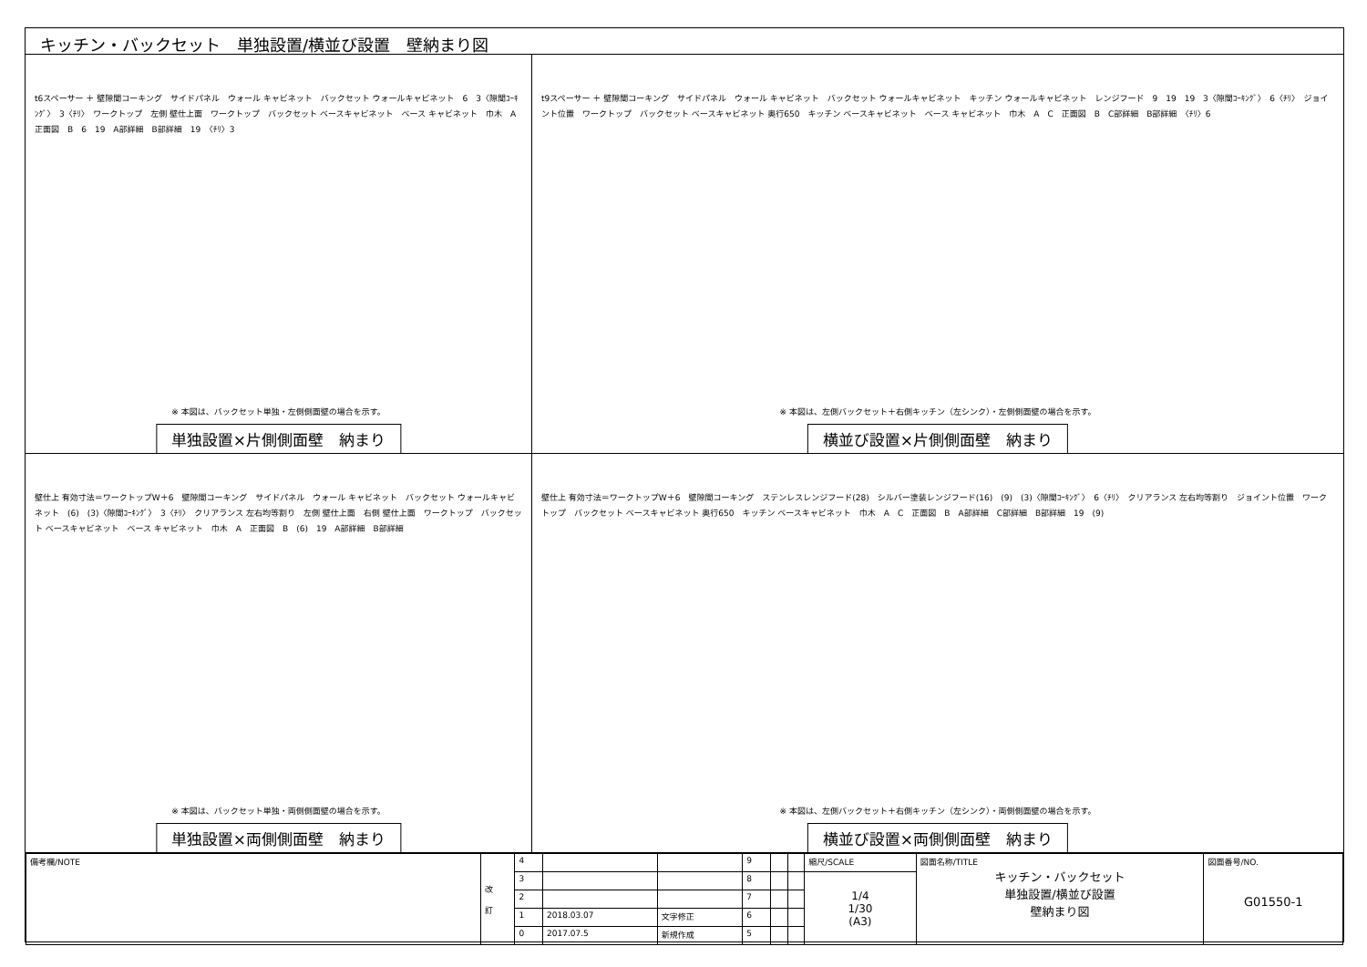キッチン・バックセット　単独設置/横並び設置　壁納まり図
t6スペーサー ＋ 壁隙間コーキング　サイドパネル　ウォール キャビネット　バックセット ウォールキャビネット　6　3〈隙間ｺｰｷﾝｸﾞ〉　3〈ﾁﾘ〉　ワークトップ　左側 壁仕上面　ワークトップ　バックセット ベースキャビネット　ベース キャビネット　巾木　A　正面図　B　6　19　A部詳細　B部詳細　19　〈ﾁﾘ〉3
※ 本図は、バックセット単独・左側側面壁の場合を示す。
単独設置×片側側面壁　納まり
t9スペーサー ＋ 壁隙間コーキング　サイドパネル　ウォール キャビネット　バックセット ウォールキャビネット　キッチン ウォールキャビネット　レンジフード　9　19　19　3〈隙間ｺｰｷﾝｸﾞ〉　6〈ﾁﾘ〉　ジョイント位置　ワークトップ　バックセット ベースキャビネット 奥行650　キッチン ベースキャビネット　ベース キャビネット　巾木　A　C　正面図　B　C部詳細　B部詳細　〈ﾁﾘ〉6
※ 本図は、左側バックセット＋右側キッチン（左シンク）・左側側面壁の場合を示す。
横並び設置×片側側面壁　納まり
壁仕上 有効寸法＝ワークトップW＋6　壁隙間コーキング　サイドパネル　ウォール キャビネット　バックセット ウォールキャビネット　(6)　(3)〈隙間ｺｰｷﾝｸﾞ〉　3〈ﾁﾘ〉　クリアランス 左右均等割り　左側 壁仕上面　右側 壁仕上面　ワークトップ　バックセット ベースキャビネット　ベース キャビネット　巾木　A　正面図　B　(6)　19　A部詳細　B部詳細
※ 本図は、バックセット単独・両側側面壁の場合を示す。
単独設置×両側側面壁　納まり
壁仕上 有効寸法＝ワークトップW＋6　壁隙間コーキング　ステンレスレンジフード(28)　シルバー塗装レンジフード(16)　(9)　(3)〈隙間ｺｰｷﾝｸﾞ〉　6〈ﾁﾘ〉　クリアランス 左右均等割り　ジョイント位置　ワークトップ　バックセット ベースキャビネット 奥行650　キッチン ベースキャビネット　巾木　A　C　正面図　B　A部詳細　C部詳細　B部詳細　19　(9)
※ 本図は、左側バックセット＋右側キッチン（左シンク）・両側側面壁の場合を示す。
横並び設置×両側側面壁　納まり
| 備考欄/NOTE | 改 訂 | 4 | | | 9 | | | 縮尺/SCALE | 図面名称/TITLE キッチン・バックセット 単独設置/横並び設置 壁納まり図 | 図面番号/NO. G01550-1 |
| | | 3 | | | 8 | | | 1/4 1/30 (A3) | | |
| | | 2 | | | 7 | | | | | |
| | | 1 | 2018.03.07 | 文字修正 | 6 | | | | | |
| | | 0 | 2017.07.5 | 新規作成 | 5 | | | | | |